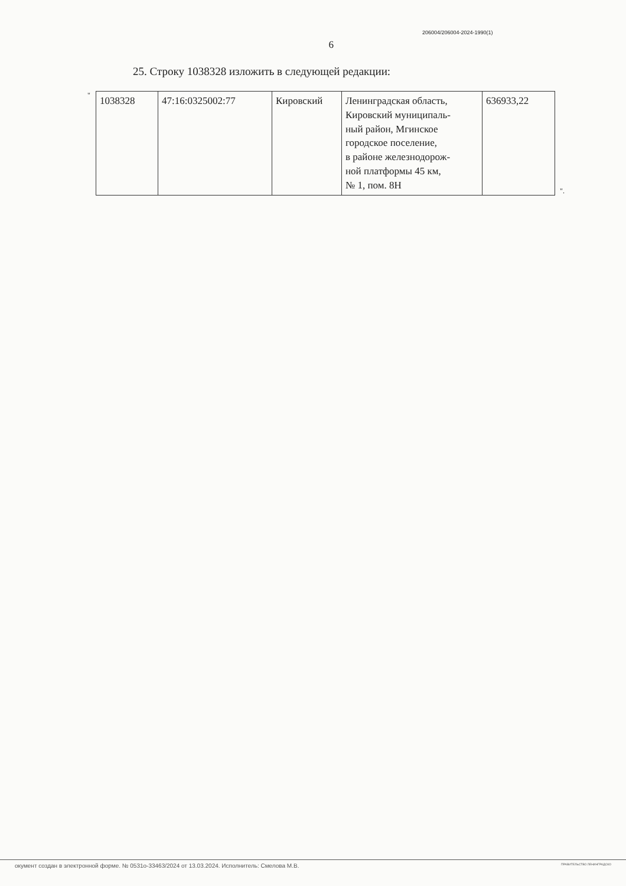6
206004/206004-2024-1990(1)
25. Строку 1038328 изложить в следующей редакции:
"
| 1038328 | 47:16:0325002:77 | Кировский | Ленинградская область, Кировский муниципаль- ный район, Мгинское городское поселение, в районе железнодорож- ной платформы 45 км, № 1, пом. 8Н | 636933,22 |
".
окумент создан в электронной форме. № 0531о-33463/2024 от 13.03.2024. Исполнитель: Смелова М.В. ПРАВИТЕЛЬСТВО ЛЕНИНГРАДСКО